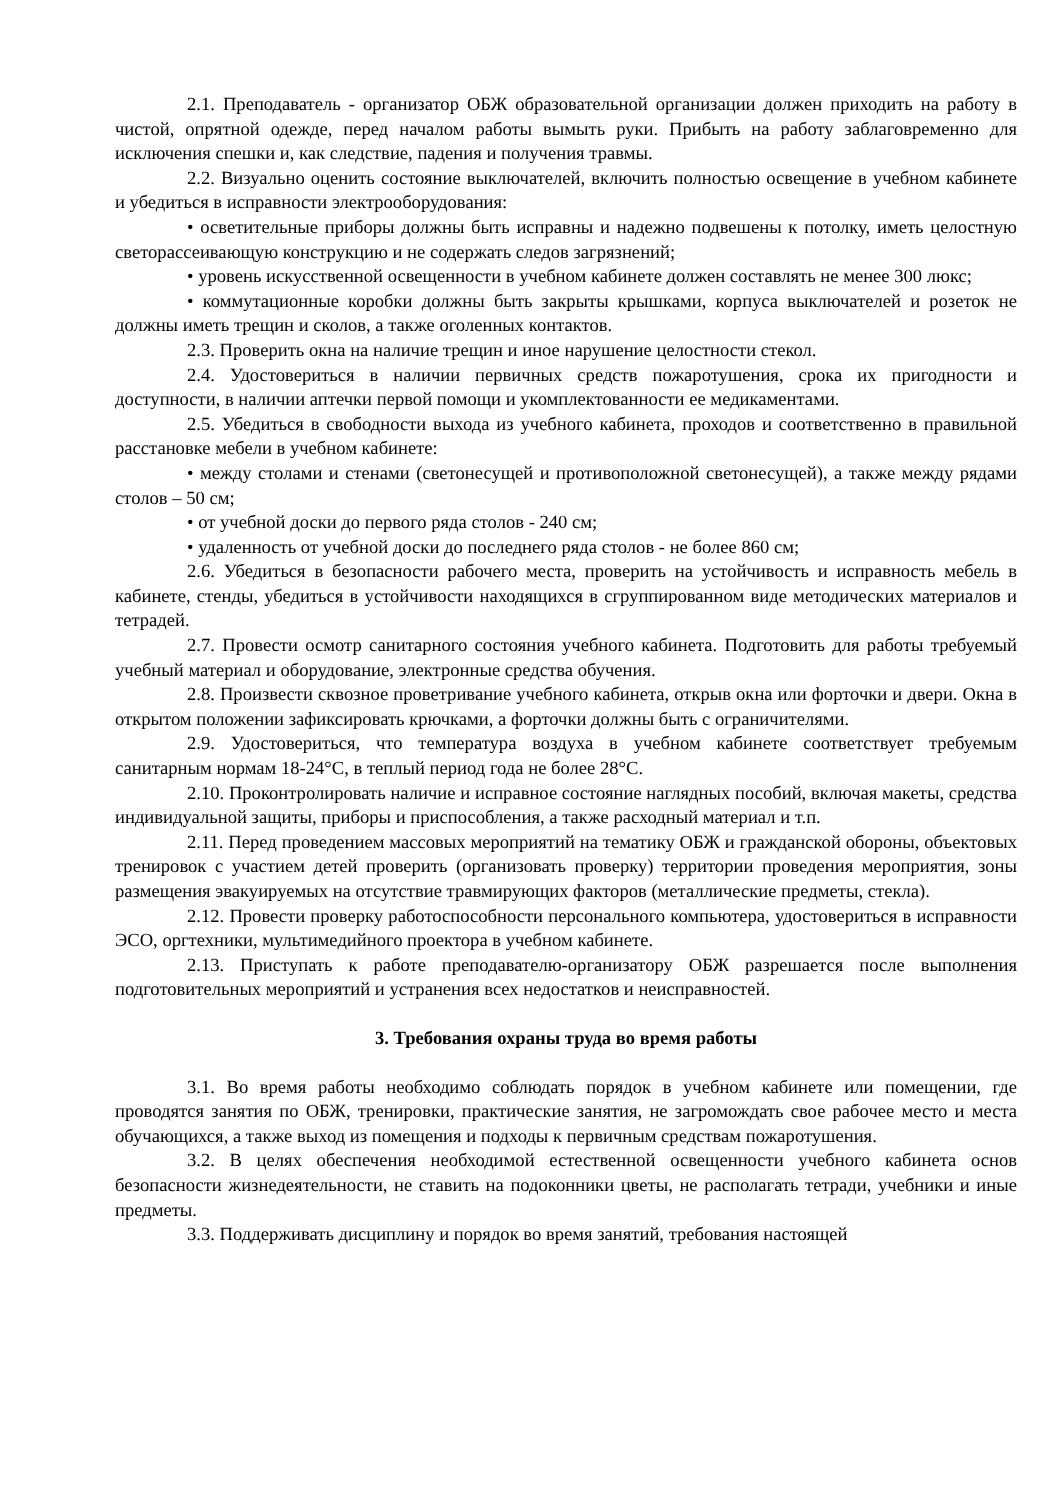2.1. Преподаватель - организатор ОБЖ образовательной организации должен приходить на работу в чистой, опрятной одежде, перед началом работы вымыть руки. Прибыть на работу заблаговременно для исключения спешки и, как следствие, падения и получения травмы.
2.2. Визуально оценить состояние выключателей, включить полностью освещение в учебном кабинете и убедиться в исправности электрооборудования:
• осветительные приборы должны быть исправны и надежно подвешены к потолку, иметь целостную светорассеивающую конструкцию и не содержать следов загрязнений;
• уровень искусственной освещенности в учебном кабинете должен составлять не менее 300 люкс;
• коммутационные коробки должны быть закрыты крышками, корпуса выключателей и розеток не должны иметь трещин и сколов, а также оголенных контактов.
2.3. Проверить окна на наличие трещин и иное нарушение целостности стекол.
2.4. Удостовериться в наличии первичных средств пожаротушения, срока их пригодности и доступности, в наличии аптечки первой помощи и укомплектованности ее медикаментами.
2.5. Убедиться в свободности выхода из учебного кабинета, проходов и соответственно в правильной расстановке мебели в учебном кабинете:
• между столами и стенами (светонесущей и противоположной светонесущей), а также между рядами столов – 50 см;
• от учебной доски до первого ряда столов - 240 см;
• удаленность от учебной доски до последнего ряда столов - не более 860 см;
2.6. Убедиться в безопасности рабочего места, проверить на устойчивость и исправность мебель в кабинете, стенды, убедиться в устойчивости находящихся в сгруппированном виде методических материалов и тетрадей.
2.7. Провести осмотр санитарного состояния учебного кабинета. Подготовить для работы требуемый учебный материал и оборудование, электронные средства обучения.
2.8. Произвести сквозное проветривание учебного кабинета, открыв окна или форточки и двери. Окна в открытом положении зафиксировать крючками, а форточки должны быть с ограничителями.
2.9. Удостовериться, что температура воздуха в учебном кабинете соответствует требуемым санитарным нормам 18-24°С, в теплый период года не более 28°С.
2.10. Проконтролировать наличие и исправное состояние наглядных пособий, включая макеты, средства индивидуальной защиты, приборы и приспособления, а также расходный материал и т.п.
2.11. Перед проведением массовых мероприятий на тематику ОБЖ и гражданской обороны, объектовых тренировок с участием детей проверить (организовать проверку) территории проведения мероприятия, зоны размещения эвакуируемых на отсутствие травмирующих факторов (металлические предметы, стекла).
2.12. Провести проверку работоспособности персонального компьютера, удостовериться в исправности ЭСО, оргтехники, мультимедийного проектора в учебном кабинете.
2.13. Приступать к работе преподавателю-организатору ОБЖ разрешается после выполнения подготовительных мероприятий и устранения всех недостатков и неисправностей.
3. Требования охраны труда во время работы
3.1. Во время работы необходимо соблюдать порядок в учебном кабинете или помещении, где проводятся занятия по ОБЖ, тренировки, практические занятия, не загромождать свое рабочее место и места обучающихся, а также выход из помещения и подходы к первичным средствам пожаротушения.
3.2. В целях обеспечения необходимой естественной освещенности учебного кабинета основ безопасности жизнедеятельности, не ставить на подоконники цветы, не располагать тетради, учебники и иные предметы.
3.3. Поддерживать дисциплину и порядок во время занятий, требования настоящей